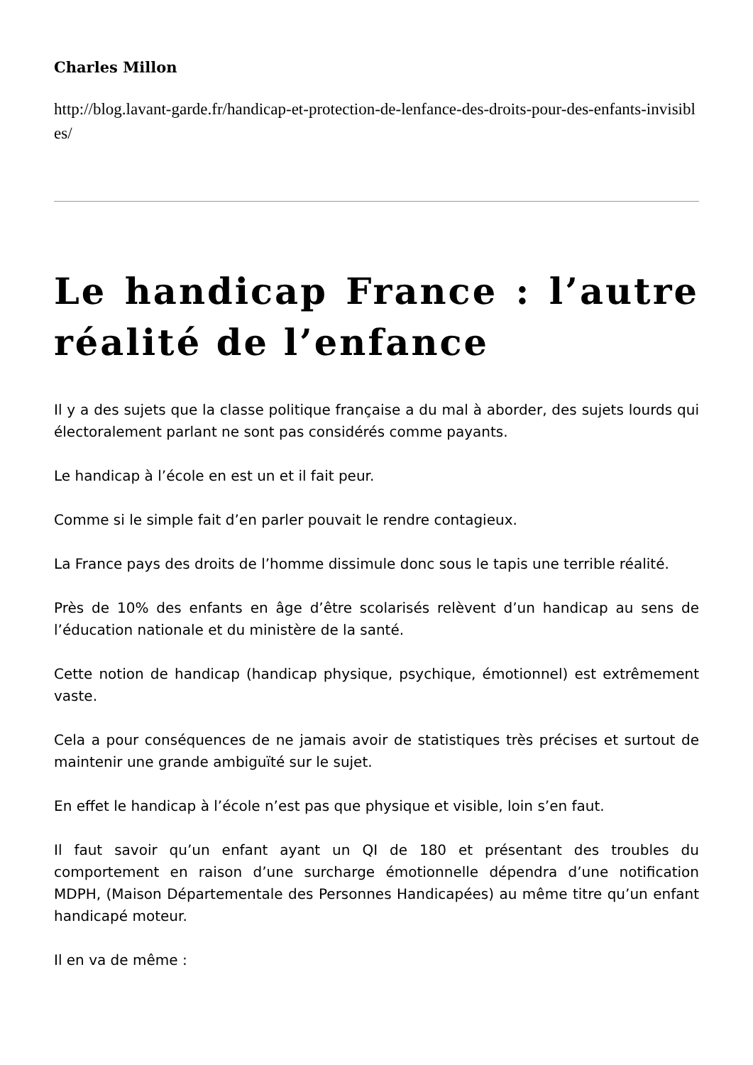Charles Millon
http://blog.lavant-garde.fr/handicap-et-protection-de-lenfance-des-droits-pour-des-enfants-invisibles/
Le handicap France : l’autre réalité de l’enfance
Il y a des sujets que la classe politique française a du mal à aborder, des sujets lourds qui électoralement parlant ne sont pas considérés comme payants.
Le handicap à l’école en est un et il fait peur.
Comme si le simple fait d’en parler pouvait le rendre contagieux.
La France pays des droits de l’homme dissimule donc sous le tapis une terrible réalité.
Près de 10% des enfants en âge d’être scolarisés relèvent d’un handicap au sens de l’éducation nationale et du ministère de la santé.
Cette notion de handicap (handicap physique, psychique, émotionnel) est extrêmement vaste.
Cela a pour conséquences de ne jamais avoir de statistiques très précises et surtout de maintenir une grande ambiguïté sur le sujet.
En effet le handicap à l’école n’est pas que physique et visible, loin s’en faut.
Il faut savoir qu’un enfant ayant un QI de 180 et présentant des troubles du comportement en raison d’une surcharge émotionnelle dépendra d’une notification MDPH, (Maison Départementale des Personnes Handicapées) au même titre qu’un enfant handicapé moteur.
Il en va de même :